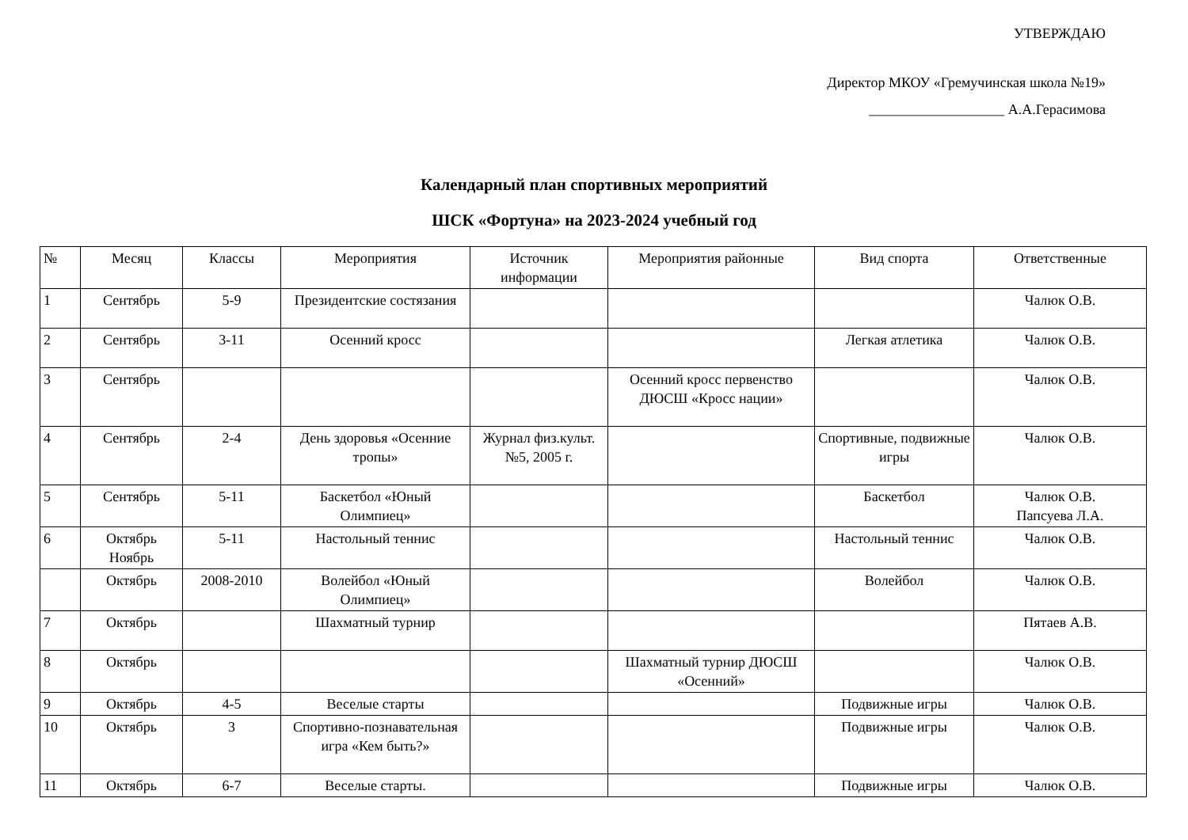УТВЕРЖДАЮ
Директор МКОУ «Гремучинская школа №19»
___________________ А.А.Герасимова
Календарный план спортивных мероприятий
ШСК «Фортуна» на 2023-2024 учебный год
| № | Месяц | Классы | Мероприятия | Источник информации | Мероприятия районные | Вид спорта | Ответственные |
| --- | --- | --- | --- | --- | --- | --- | --- |
| 1 | Сентябрь | 5-9 | Президентские состязания | | | | Чалюк О.В. |
| 2 | Сентябрь | 3-11 | Осенний кросс | | | Легкая атлетика | Чалюк О.В. |
| 3 | Сентябрь | | | | Осенний кросс первенство ДЮСШ «Кросс нации» | | Чалюк О.В. |
| 4 | Сентябрь | 2-4 | День здоровья «Осенние тропы» | Журнал физ.культ. №5, 2005 г. | | Спортивные, подвижные игры | Чалюк О.В. |
| 5 | Сентябрь | 5-11 | Баскетбол «Юный Олимпиец» | | | Баскетбол | Чалюк О.В. Папсуева Л.А. |
| 6 | Октябрь Ноябрь | 5-11 | Настольный теннис | | | Настольный теннис | Чалюк О.В. |
| | Октябрь | 2008-2010 | Волейбол «Юный Олимпиец» | | | Волейбол | Чалюк О.В. |
| 7 | Октябрь | | Шахматный турнир | | | | Пятаев А.В. |
| 8 | Октябрь | | | | Шахматный турнир ДЮСШ «Осенний» | | Чалюк О.В. |
| 9 | Октябрь | 4-5 | Веселые старты | | | Подвижные игры | Чалюк О.В. |
| 10 | Октябрь | 3 | Спортивно-познавательная игра «Кем быть?» | | | Подвижные игры | Чалюк О.В. |
| 11 | Октябрь | 6-7 | Веселые старты. | | | Подвижные игры | Чалюк О.В. |